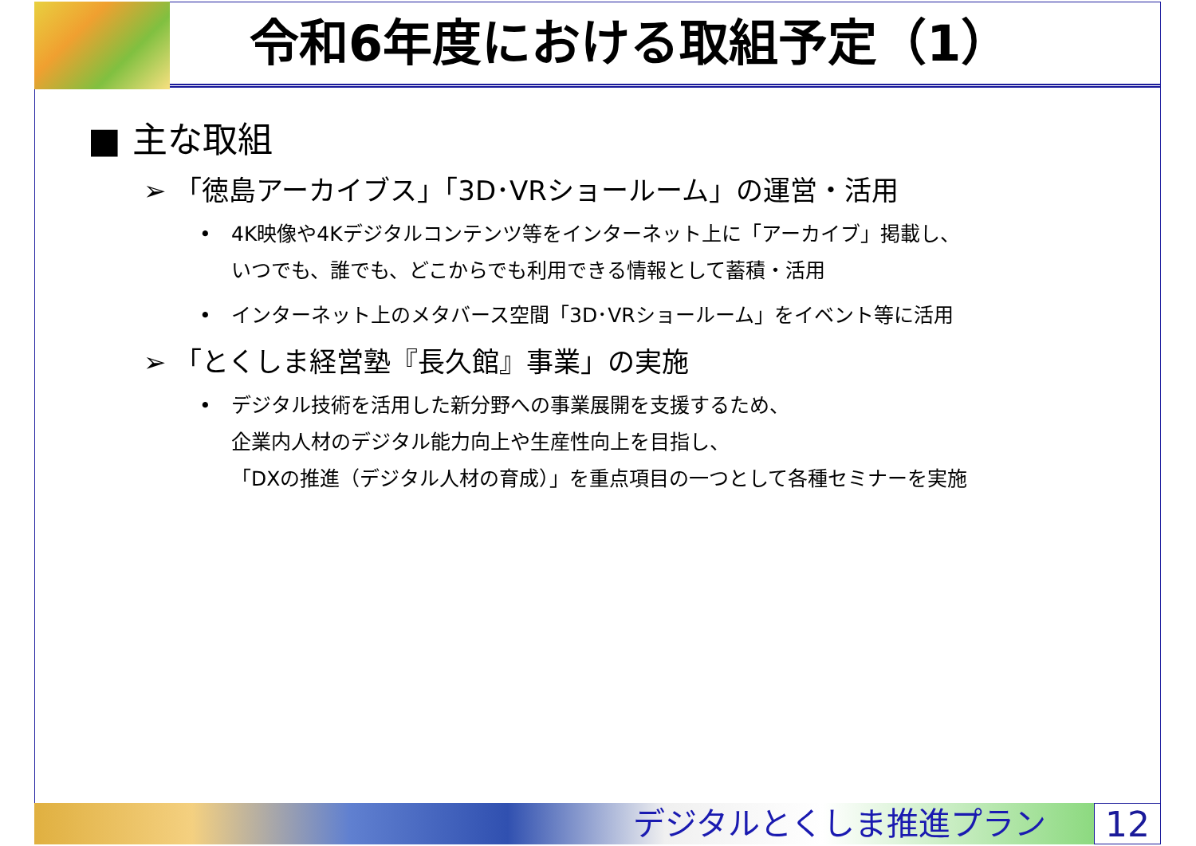令和6年度における取組予定（1）
■ 主な取組
➢ 「徳島アーカイブス」「3D･VRショールーム」の運営・活用
• 4K映像や4Kデジタルコンテンツ等をインターネット上に「アーカイブ」掲載し、
いつでも、誰でも、どこからでも利用できる情報として蓄積・活用
• インターネット上のメタバース空間「3D･VRショールーム」をイベント等に活用
➢ 「とくしま経営塾『長久館』事業」の実施
• デジタル技術を活用した新分野への事業展開を支援するため、
企業内人材のデジタル能力向上や生産性向上を目指し、
「DXの推進（デジタル人材の育成）」を重点項目の一つとして各種セミナーを実施
デジタルとくしま推進プラン 12